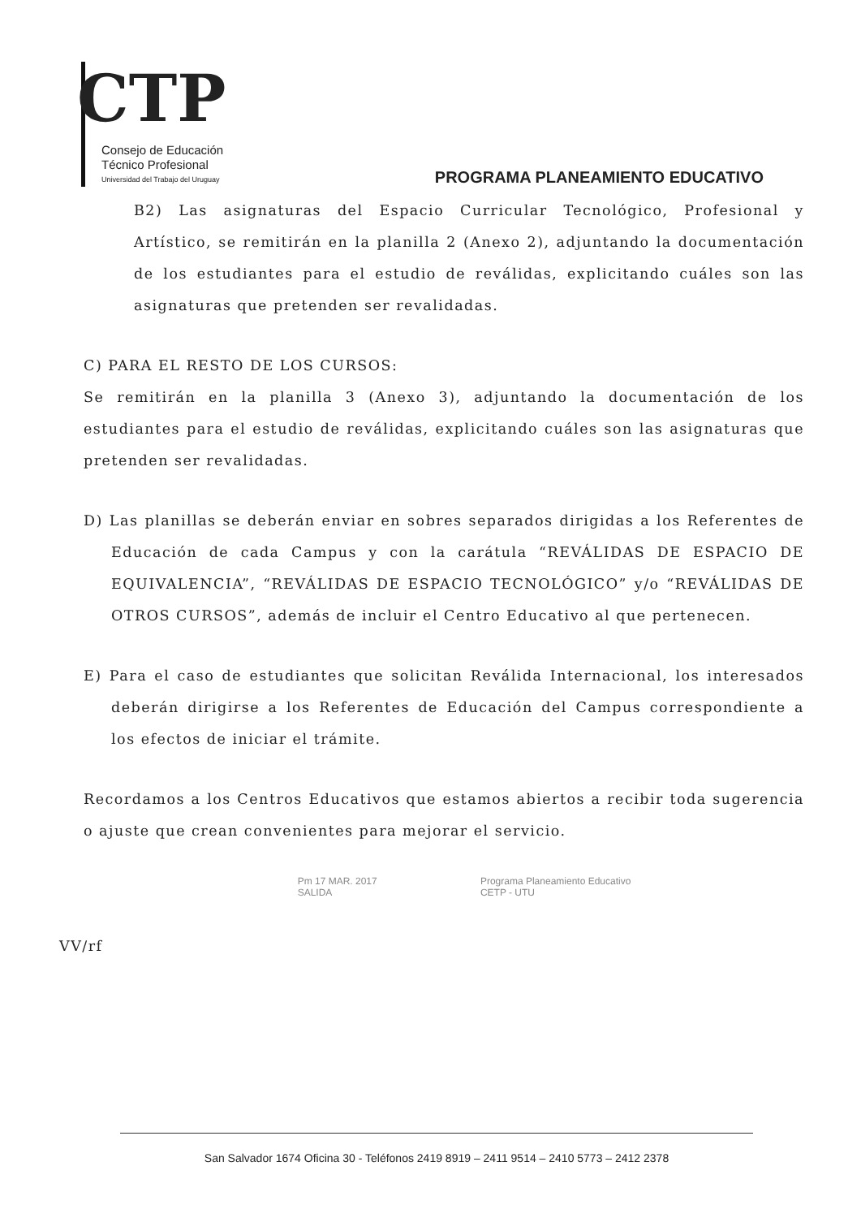CTP
Consejo de Educación
Técnico Profesional
Universidad del Trabajo del Uruguay
PROGRAMA PLANEAMIENTO EDUCATIVO
B2) Las asignaturas del Espacio Curricular Tecnológico, Profesional y Artístico, se remitirán en la planilla 2 (Anexo 2), adjuntando la documentación de los estudiantes para el estudio de reválidas, explicitando cuáles son las asignaturas que pretenden ser revalidadas.
C) PARA EL RESTO DE LOS CURSOS:
Se remitirán en la planilla 3 (Anexo 3), adjuntando la documentación de los estudiantes para el estudio de reválidas, explicitando cuáles son las asignaturas que pretenden ser revalidadas.
D) Las planillas se deberán enviar en sobres separados dirigidas a los Referentes de Educación de cada Campus y con la carátula “REVÁLIDAS DE ESPACIO DE EQUIVALENCIA”, “REVÁLIDAS DE ESPACIO TECNOLÓGICO” y/o “REVÁLIDAS DE OTROS CURSOS”, además de incluir el Centro Educativo al que pertenecen.
E) Para el caso de estudiantes que solicitan Reválida Internacional, los interesados deberán dirigirse a los Referentes de Educación del Campus correspondiente a los efectos de iniciar el trámite.
Recordamos a los Centros Educativos que estamos abiertos a recibir toda sugerencia o ajuste que crean convenientes para mejorar el servicio.
Pm 17 MAR. 2017
SALIDA
Programa Planeamiento Educativo
CETP - UTU
VV/rf
San Salvador 1674 Oficina 30 - Teléfonos 2419 8919 – 2411 9514 – 2410 5773 – 2412 2378